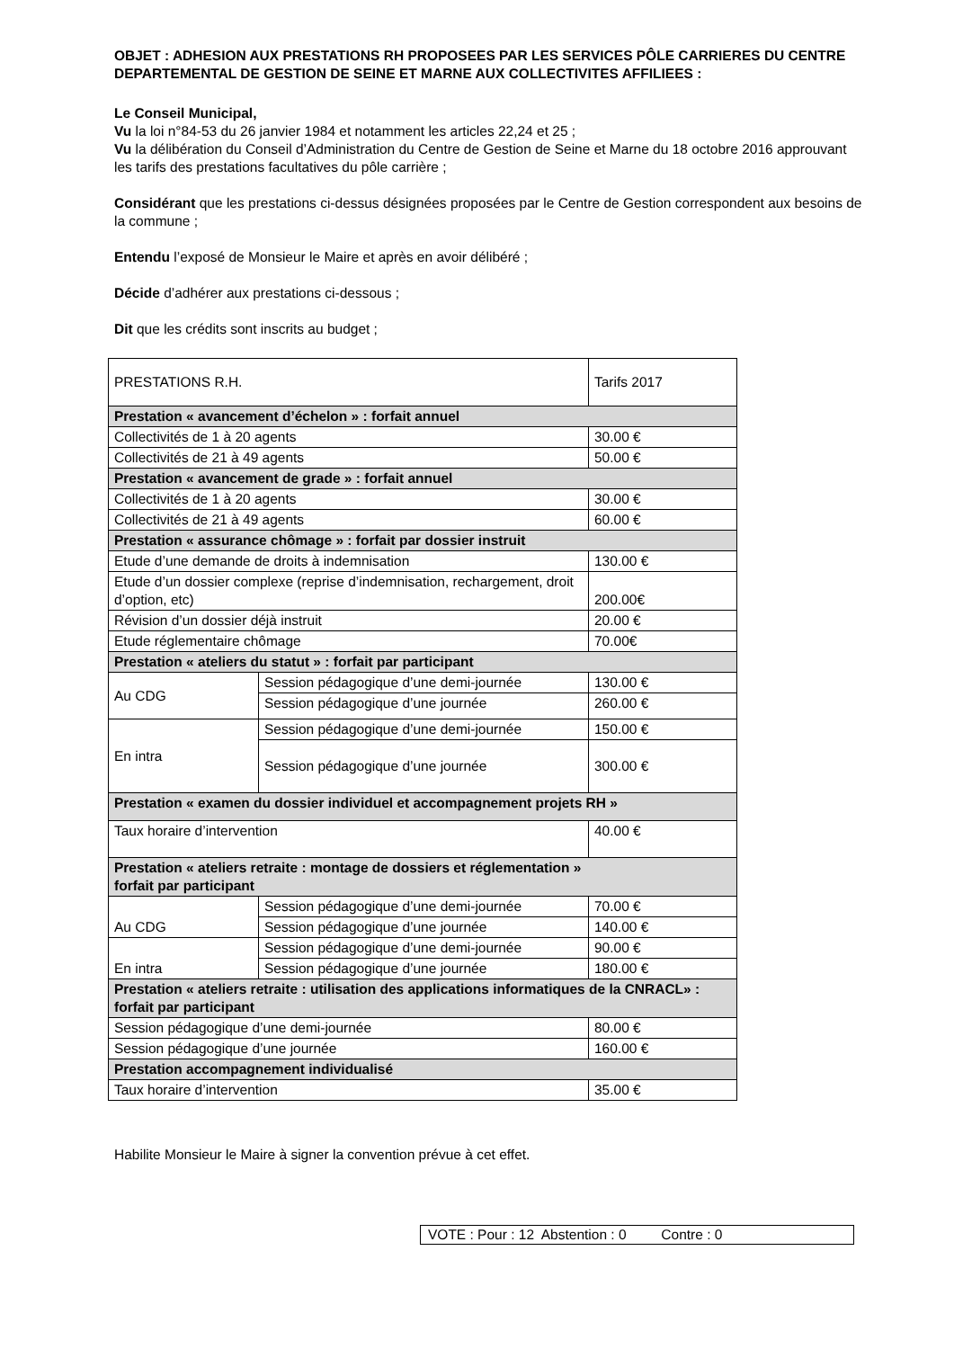OBJET : ADHESION AUX PRESTATIONS RH PROPOSEES PAR LES SERVICES PÔLE CARRIERES DU CENTRE DEPARTEMENTAL DE GESTION DE SEINE ET MARNE AUX COLLECTIVITES AFFILIEES :
Le Conseil Municipal,
Vu la loi n°84-53 du 26 janvier 1984 et notamment les articles 22,24 et 25 ;
Vu la délibération du Conseil d’Administration du Centre de Gestion de Seine et Marne du 18 octobre 2016 approuvant les tarifs des prestations facultatives du pôle carrière ;
Considérant que les prestations ci-dessus désignées proposées par le Centre de Gestion correspondent aux besoins de la commune ;
Entendu l’exposé de Monsieur le Maire et après en avoir délibéré ;
Décide d’adhérer aux prestations ci-dessous ;
Dit que les crédits sont inscrits au budget ;
| PRESTATIONS R.H. | | Tarifs 2017 |
| Prestation « avancement d’échelon » : forfait annuel | | |
| Collectivités de 1 à 20 agents | | 30.00 € |
| Collectivités de 21 à 49 agents | | 50.00 € |
| Prestation « avancement de grade » : forfait annuel | | |
| Collectivités de 1 à 20 agents | | 30.00 € |
| Collectivités de 21 à 49 agents | | 60.00 € |
| Prestation « assurance chômage » : forfait par dossier instruit | | |
| Etude d’une demande de droits à indemnisation | | 130.00 € |
| Etude d’un dossier complexe (reprise d’indemnisation, rechargement, droit d’option, etc) | | 200.00€ |
| Révision d’un dossier déjà instruit | | 20.00 € |
| Etude réglementaire chômage | | 70.00€ |
| Prestation « ateliers du statut » : forfait par participant | | |
| Au CDG | Session pédagogique d’une demi-journée | 130.00 € |
| | Session pédagogique d’une journée | 260.00 € |
| En intra | Session pédagogique d’une demi-journée | 150.00 € |
| | Session pédagogique d’une journée | 300.00 € |
| Prestation « examen du dossier individuel et accompagnement projets RH » | | |
| Taux horaire d’intervention | | 40.00 € |
| Prestation « ateliers retraite : montage de dossiers et réglementation » forfait par participant | | |
| Au CDG | Session pédagogique d’une demi-journée | 70.00 € |
| | Session pédagogique d’une journée | 140.00 € |
| En intra | Session pédagogique d’une demi-journée | 90.00 € |
| | Session pédagogique d’une journée | 180.00 € |
| Prestation « ateliers retraite : utilisation des applications informatiques de la CNRACL» : forfait par participant | | |
| Session pédagogique d’une demi-journée | | 80.00 € |
| Session pédagogique d’une journée | | 160.00 € |
| Prestation accompagnement individualisé | | |
| Taux horaire d’intervention | | 35.00 € |
Habilite Monsieur le Maire à signer la convention prévue à cet effet.
VOTE : Pour : 12 Abstention : 0 Contre : 0